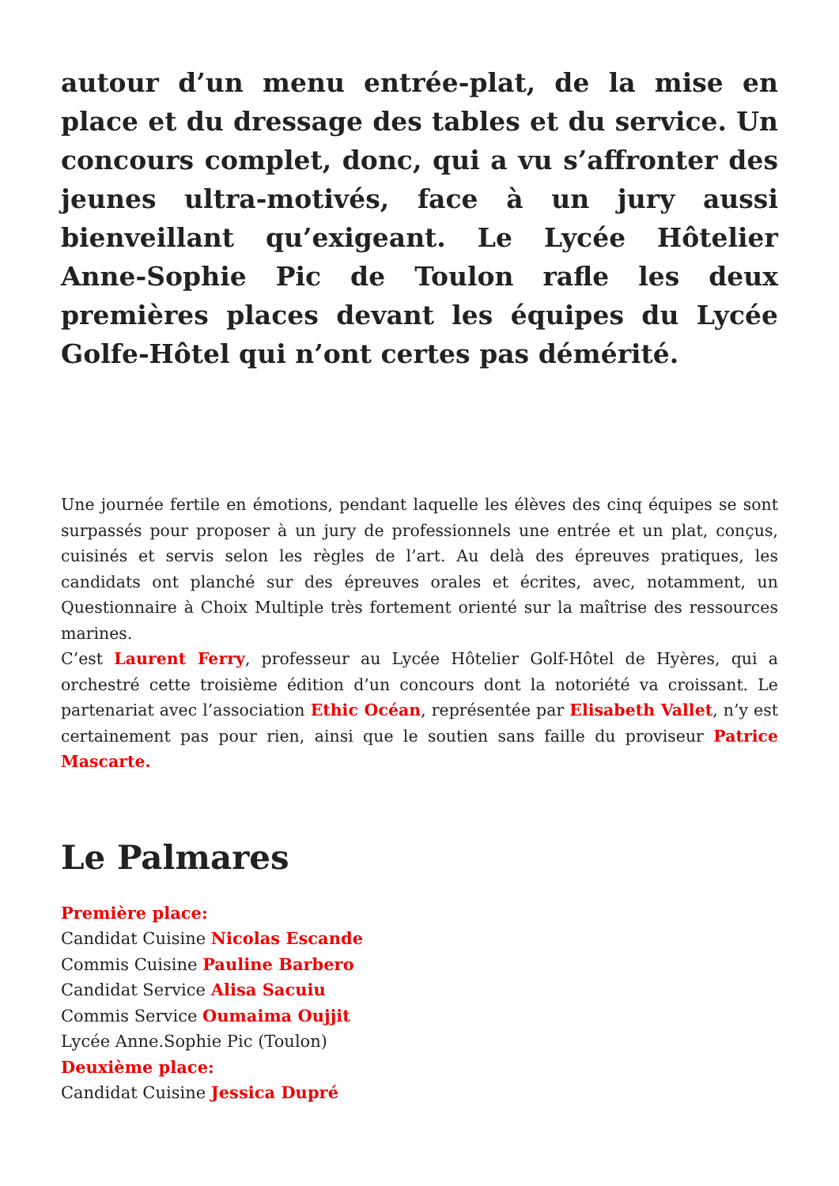autour d’un menu entrée-plat, de la mise en place et du dressage des tables et du service. Un concours complet, donc, qui a vu s’affronter des jeunes ultra-motivés, face à un jury aussi bienveillant qu’exigeant. Le Lycée Hôtelier Anne-Sophie Pic de Toulon rafle les deux premières places devant les équipes du Lycée Golfe-Hôtel qui n’ont certes pas démérité.
Une journée fertile en émotions, pendant laquelle les élèves des cinq équipes se sont surpassés pour proposer à un jury de professionnels une entrée et un plat, conçus, cuisinés et servis selon les règles de l’art. Au delà des épreuves pratiques, les candidats ont planché sur des épreuves orales et écrites, avec, notamment, un Questionnaire à Choix Multiple très fortement orienté sur la maîtrise des ressources marines.
C’est Laurent Ferry, professeur au Lycée Hôtelier Golf-Hôtel de Hyères, qui a orchestré cette troisième édition d’un concours dont la notoriété va croissant. Le partenariat avec l’association Ethic Océan, représentée par Elisabeth Vallet, n’y est certainement pas pour rien, ainsi que le soutien sans faille du proviseur Patrice Mascarte.
Le Palmares
Première place:
Candidat Cuisine Nicolas Escande
Commis Cuisine Pauline Barbero
Candidat Service Alisa Sacuiu
Commis Service Oumaima Oujjit
Lycée Anne.Sophie Pic (Toulon)
Deuxième place:
Candidat Cuisine Jessica Dupré